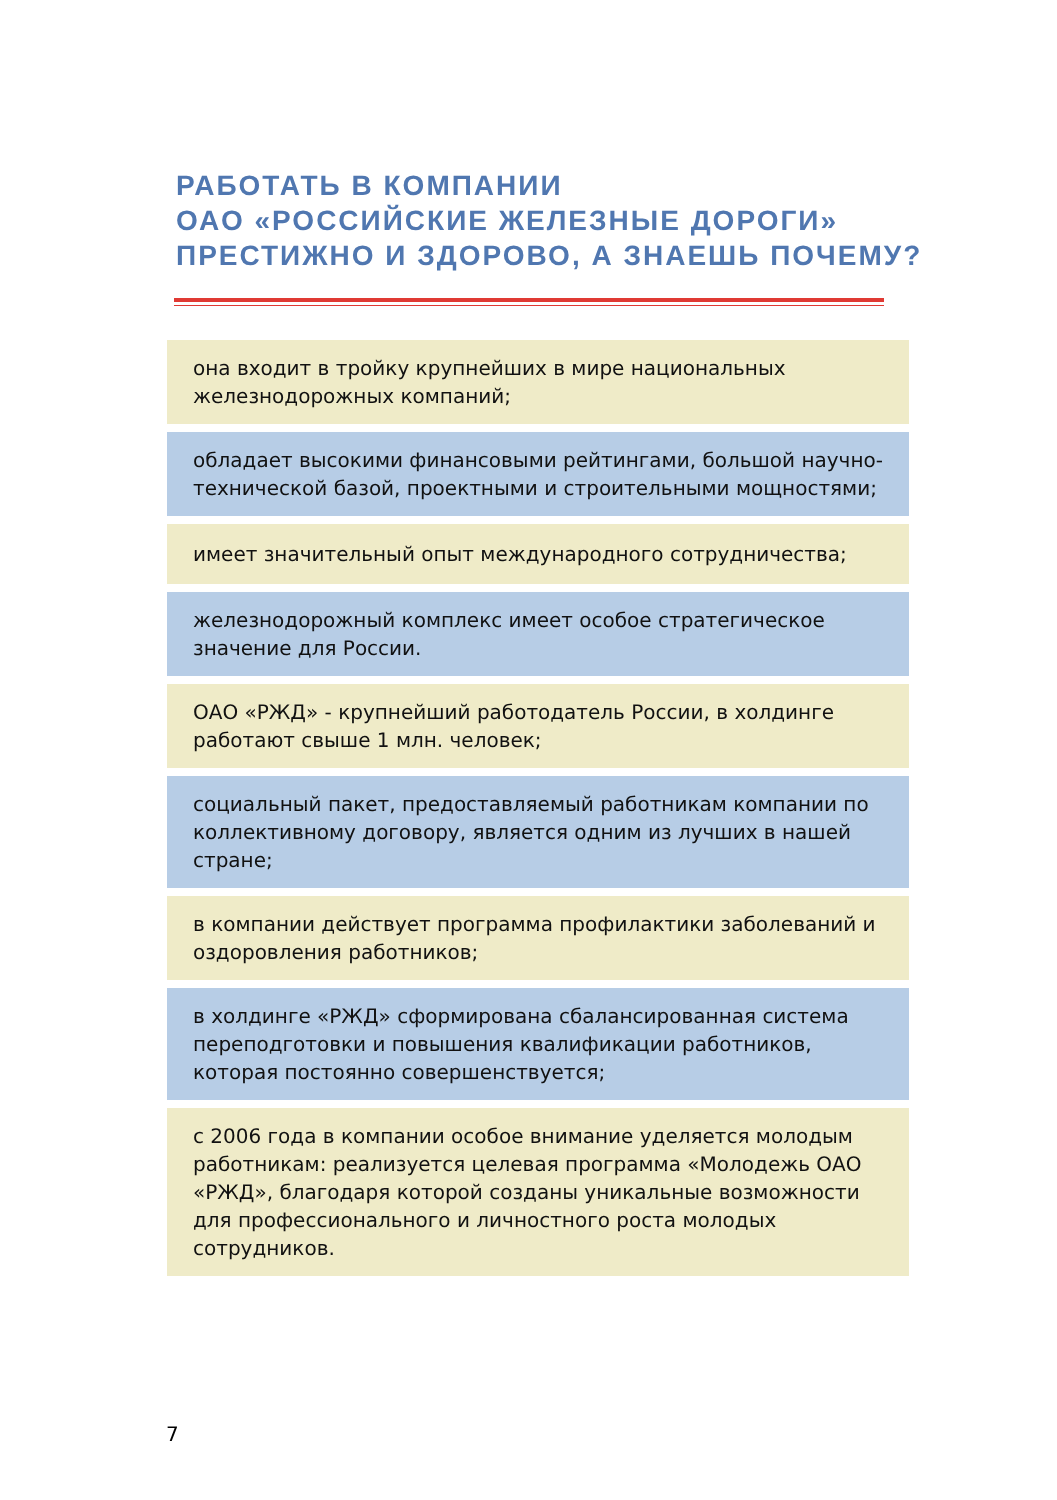РАБОТАТЬ В КОМПАНИИ
ОАО «РОССИЙСКИЕ ЖЕЛЕЗНЫЕ ДОРОГИ»
ПРЕСТИЖНО И ЗДОРОВО, А ЗНАЕШЬ ПОЧЕМУ?
она входит в тройку крупнейших в мире национальных железнодорожных компаний;
обладает высокими финансовыми рейтингами, большой научно-технической базой, проектными и строительными мощностями;
имеет значительный опыт международного сотрудничества;
железнодорожный комплекс имеет особое стратегическое значение для России.
ОАО «РЖД» - крупнейший работодатель России, в холдинге работают свыше 1 млн. человек;
социальный пакет, предоставляемый работникам компании по коллективному договору, является одним из лучших в нашей стране;
в компании действует программа профилактики заболеваний и оздоровления работников;
в холдинге «РЖД» сформирована сбалансированная система переподготовки и повышения квалификации работников, которая постоянно совершенствуется;
с 2006 года в компании особое внимание уделяется молодым работникам: реализуется целевая программа «Молодежь ОАО «РЖД», благодаря которой созданы уникальные возможности для профессионального и личностного роста молодых сотрудников.
7